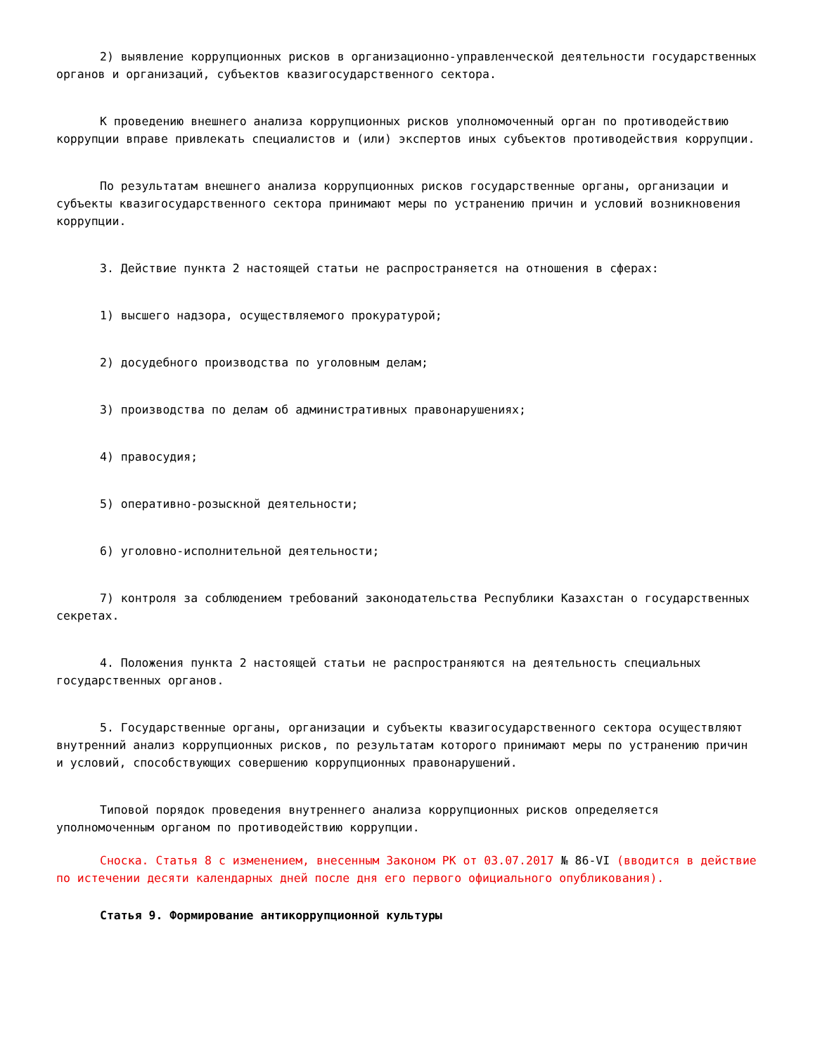2) выявление коррупционных рисков в организационно-управленческой деятельности государственных органов и организаций, субъектов квазигосударственного сектора.
К проведению внешнего анализа коррупционных рисков уполномоченный орган по противодействию коррупции вправе привлекать специалистов и (или) экспертов иных субъектов противодействия коррупции.
По результатам внешнего анализа коррупционных рисков государственные органы, организации и субъекты квазигосударственного сектора принимают меры по устранению причин и условий возникновения коррупции.
3. Действие пункта 2 настоящей статьи не распространяется на отношения в сферах:
1) высшего надзора, осуществляемого прокуратурой;
2) досудебного производства по уголовным делам;
3) производства по делам об административных правонарушениях;
4) правосудия;
5) оперативно-розыскной деятельности;
6) уголовно-исполнительной деятельности;
7) контроля за соблюдением требований законодательства Республики Казахстан о государственных секретах.
4. Положения пункта 2 настоящей статьи не распространяются на деятельность специальных государственных органов.
5. Государственные органы, организации и субъекты квазигосударственного сектора осуществляют внутренний анализ коррупционных рисков, по результатам которого принимают меры по устранению причин и условий, способствующих совершению коррупционных правонарушений.
Типовой порядок проведения внутреннего анализа коррупционных рисков определяется уполномоченным органом по противодействию коррупции.
Сноска. Статья 8 с изменением, внесенным Законом РК от 03.07.2017 № 86-VI (вводится в действие по истечении десяти календарных дней после дня его первого официального опубликования).
Статья 9. Формирование антикоррупционной культуры